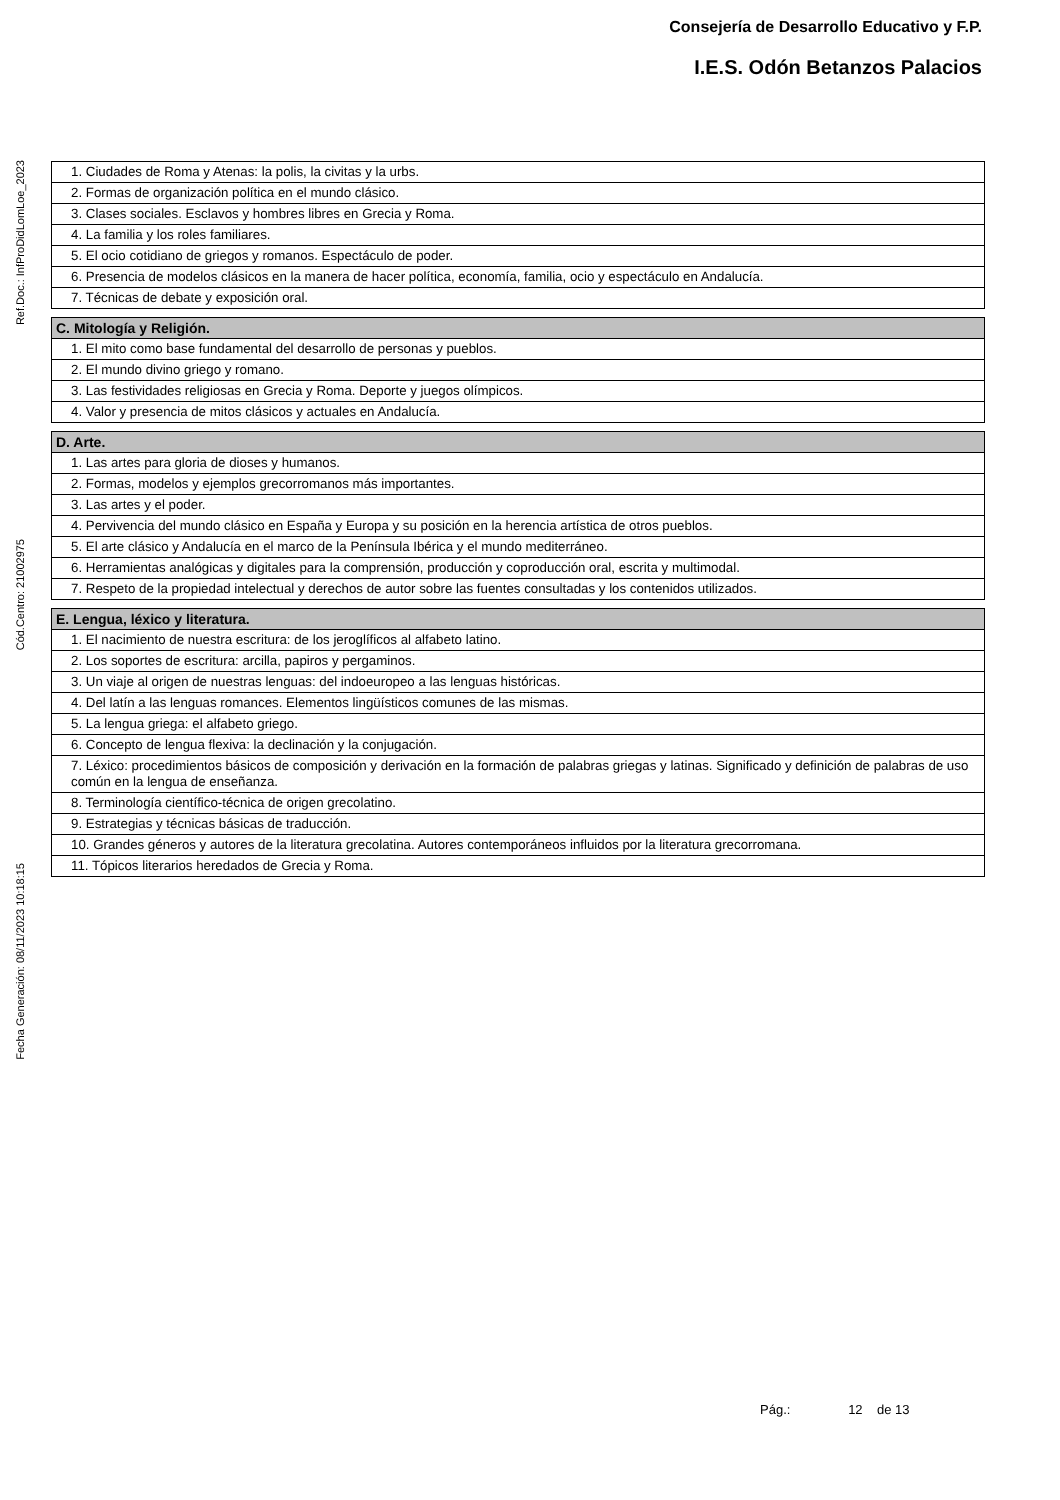Consejería de Desarrollo Educativo y F.P.
I.E.S. Odón Betanzos Palacios
Ref.Doc.: InfProDidLomLoe_2023
Cód.Centro: 21002975
Fecha Generación: 08/11/2023 10:18:15
| 1. Ciudades de Roma y Atenas: la polis, la civitas y la urbs. |
| 2. Formas de organización política en el mundo clásico. |
| 3. Clases sociales. Esclavos y hombres libres en Grecia y Roma. |
| 4. La familia y los roles familiares. |
| 5. El ocio cotidiano de griegos y romanos. Espectáculo de poder. |
| 6. Presencia de modelos clásicos en la manera de hacer política, economía, familia, ocio y espectáculo en Andalucía. |
| 7. Técnicas de debate y exposición oral. |
| C. Mitología y Religión. |
| --- |
| 1. El mito como base fundamental del desarrollo de personas y pueblos. |
| 2. El mundo divino griego y romano. |
| 3. Las festividades religiosas en Grecia y Roma. Deporte y juegos olímpicos. |
| 4. Valor y presencia de mitos clásicos y actuales en Andalucía. |
| D. Arte. |
| --- |
| 1. Las artes para gloria de dioses y humanos. |
| 2. Formas, modelos y ejemplos grecorromanos más importantes. |
| 3. Las artes y el poder. |
| 4. Pervivencia del mundo clásico en España y Europa y su posición en la herencia artística de otros pueblos. |
| 5. El arte clásico y Andalucía en el marco de la Península Ibérica y el mundo mediterráneo. |
| 6. Herramientas analógicas y digitales para la comprensión, producción y coproducción oral, escrita y multimodal. |
| 7. Respeto de la propiedad intelectual y derechos de autor sobre las fuentes consultadas y los contenidos utilizados. |
| E. Lengua, léxico y literatura. |
| --- |
| 1. El nacimiento de nuestra escritura: de los jeroglíficos al alfabeto latino. |
| 2. Los soportes de escritura: arcilla, papiros y pergaminos. |
| 3. Un viaje al origen de nuestras lenguas: del indoeuropeo a las lenguas históricas. |
| 4. Del latín a las lenguas romances. Elementos lingüísticos comunes de las mismas. |
| 5. La lengua griega: el alfabeto griego. |
| 6. Concepto de lengua flexiva: la declinación y la conjugación. |
| 7. Léxico: procedimientos básicos de composición y derivación en la formación de palabras griegas y latinas. Significado y definición de palabras de uso común en la lengua de enseñanza. |
| 8. Terminología científico-técnica de origen grecolatino. |
| 9. Estrategias y técnicas básicas de traducción. |
| 10. Grandes géneros y autores de la literatura grecolatina. Autores contemporáneos influidos por la literatura grecorromana. |
| 11. Tópicos literarios heredados de Grecia y Roma. |
Pág.: 12 de 13